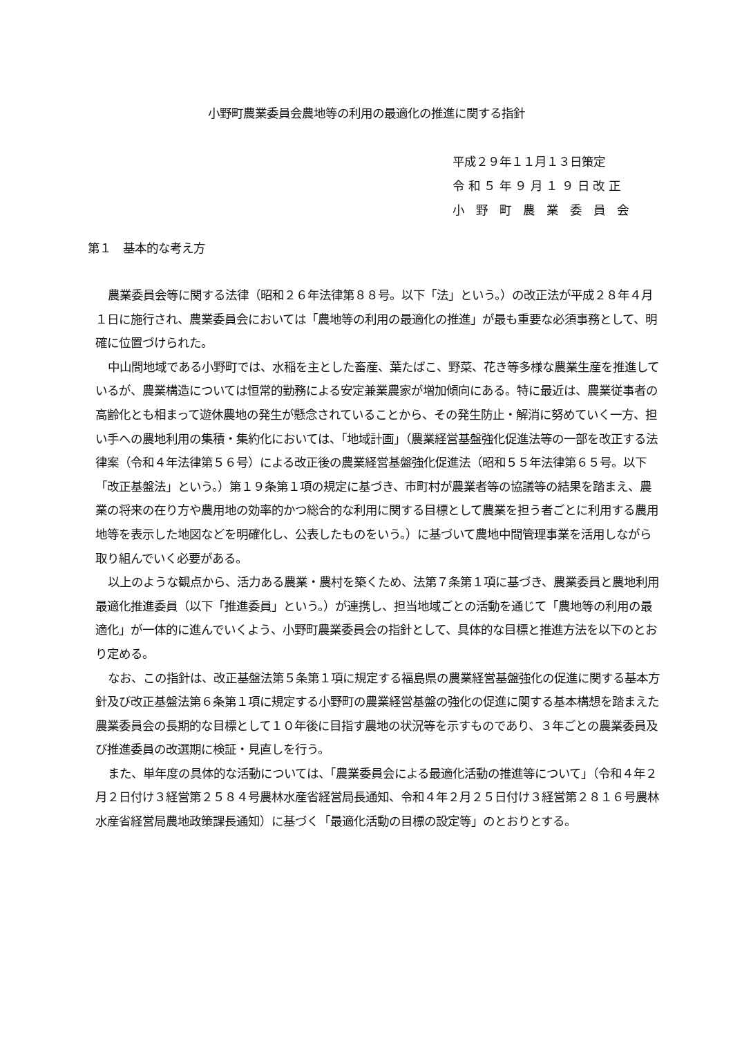小野町農業委員会農地等の利用の最適化の推進に関する指針
平成２９年１１月１３日策定
令 和 ５ 年 ９ 月 １ ９ 日 改 正
小　野　町　農　業　委　員　会
第１　基本的な考え方
農業委員会等に関する法律（昭和２６年法律第８８号。以下「法」という。）の改正法が平成２８年４月１日に施行され、農業委員会においては「農地等の利用の最適化の推進」が最も重要な必須事務として、明確に位置づけられた。
中山間地域である小野町では、水稲を主とした畜産、葉たばこ、野菜、花き等多様な農業生産を推進しているが、農業構造については恒常的勤務による安定兼業農家が増加傾向にある。特に最近は、農業従事者の高齢化とも相まって遊休農地の発生が懸念されていることから、その発生防止・解消に努めていく一方、担い手への農地利用の集積・集約化においては、「地域計画」（農業経営基盤強化促進法等の一部を改正する法律案（令和４年法律第５６号）による改正後の農業経営基盤強化促進法（昭和５５年法律第６５号。以下「改正基盤法」という。）第１９条第１項の規定に基づき、市町村が農業者等の協議等の結果を踏まえ、農業の将来の在り方や農用地の効率的かつ総合的な利用に関する目標として農業を担う者ごとに利用する農用地等を表示した地図などを明確化し、公表したものをいう。）に基づいて農地中間管理事業を活用しながら取り組んでいく必要がある。
以上のような観点から、活力ある農業・農村を築くため、法第７条第１項に基づき、農業委員と農地利用最適化推進委員（以下「推進委員」という。）が連携し、担当地域ごとの活動を通じて「農地等の利用の最適化」が一体的に進んでいくよう、小野町農業委員会の指針として、具体的な目標と推進方法を以下のとおり定める。
なお、この指針は、改正基盤法第５条第１項に規定する福島県の農業経営基盤強化の促進に関する基本方針及び改正基盤法第６条第１項に規定する小野町の農業経営基盤の強化の促進に関する基本構想を踏まえた農業委員会の長期的な目標として１０年後に目指す農地の状況等を示すものであり、３年ごとの農業委員及び推進委員の改選期に検証・見直しを行う。
また、単年度の具体的な活動については、「農業委員会による最適化活動の推進等について」（令和４年２月２日付け３経営第２５８４号農林水産省経営局長通知、令和４年２月２５日付け３経営第２８１６号農林水産省経営局農地政策課長通知）に基づく「最適化活動の目標の設定等」のとおりとする。